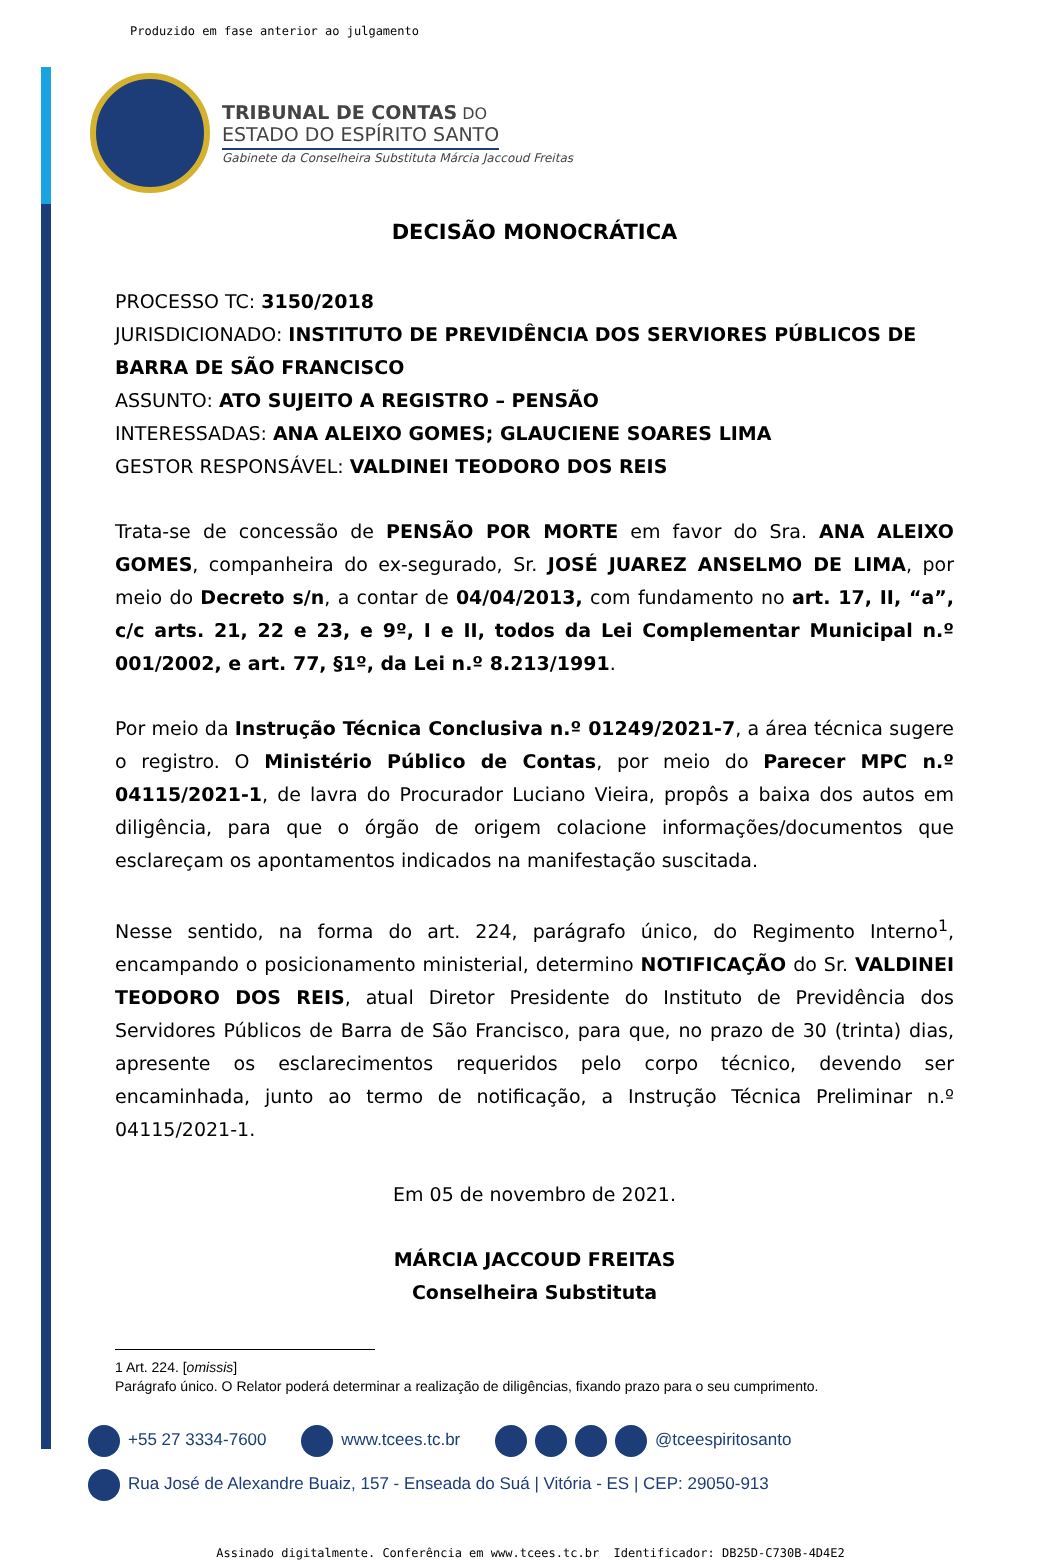Produzido em fase anterior ao julgamento
TRIBUNAL DE CONTAS DO
ESTADO DO ESPÍRITO SANTO
Gabinete da Conselheira Substituta Márcia Jaccoud Freitas
DECISÃO MONOCRÁTICA
PROCESSO TC: 3150/2018
JURISDICIONADO: INSTITUTO DE PREVIDÊNCIA DOS SERVIORES PÚBLICOS DE BARRA DE SÃO FRANCISCO
ASSUNTO: ATO SUJEITO A REGISTRO – PENSÃO
INTERESSADAS: ANA ALEIXO GOMES; GLAUCIENE SOARES LIMA
GESTOR RESPONSÁVEL: VALDINEI TEODORO DOS REIS
Trata-se de concessão de PENSÃO POR MORTE em favor do Sra. ANA ALEIXO GOMES, companheira do ex-segurado, Sr. JOSÉ JUAREZ ANSELMO DE LIMA, por meio do Decreto s/n, a contar de 04/04/2013, com fundamento no art. 17, II, “a”, c/c arts. 21, 22 e 23, e 9º, I e II, todos da Lei Complementar Municipal n.º 001/2002, e art. 77, §1º, da Lei n.º 8.213/1991.
Por meio da Instrução Técnica Conclusiva n.º 01249/2021-7, a área técnica sugere o registro. O Ministério Público de Contas, por meio do Parecer MPC n.º 04115/2021-1, de lavra do Procurador Luciano Vieira, propôs a baixa dos autos em diligência, para que o órgão de origem colacione informações/documentos que esclareçam os apontamentos indicados na manifestação suscitada.
Nesse sentido, na forma do art. 224, parágrafo único, do Regimento Interno<sup>1</sup>, encampando o posicionamento ministerial, determino NOTIFICAÇÃO do Sr. VALDINEI TEODORO DOS REIS, atual Diretor Presidente do Instituto de Previdência dos Servidores Públicos de Barra de São Francisco, para que, no prazo de 30 (trinta) dias, apresente os esclarecimentos requeridos pelo corpo técnico, devendo ser encaminhada, junto ao termo de notificação, a Instrução Técnica Preliminar n.º 04115/2021-1.
Em 05 de novembro de 2021.
MÁRCIA JACCOUD FREITAS
Conselheira Substituta
1 Art. 224. [omissis]
Parágrafo único. O Relator poderá determinar a realização de diligências, fixando prazo para o seu cumprimento.
+55 27 3334-7600 www.tcees.tc.br @tceespiritosanto
Rua José de Alexandre Buaiz, 157 - Enseada do Suá | Vitória - ES | CEP: 29050-913
Assinado digitalmente. Conferência em www.tcees.tc.br Identificador: DB25D-C730B-4D4E2